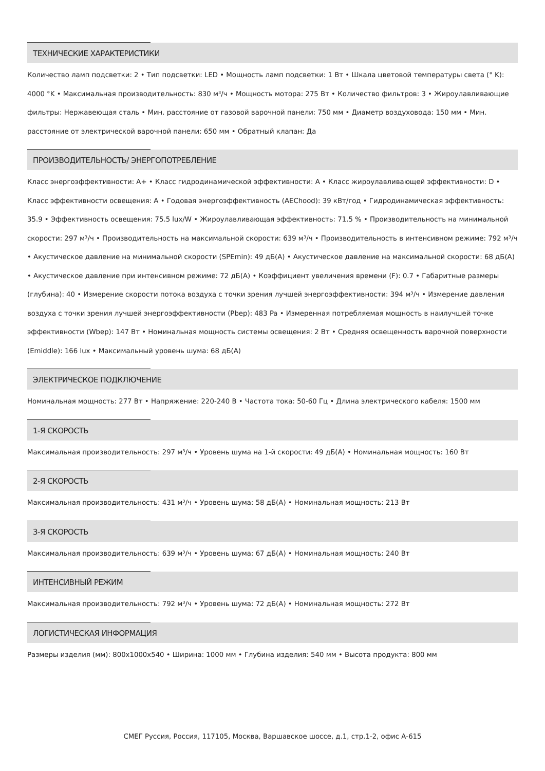ТЕХНИЧЕСКИЕ ХАРАКТЕРИСТИКИ
Количество ламп подсветки: 2 • Тип подсветки: LED • Мощность ламп подсветки: 1 Вт • Шкала цветовой температуры света (° K): 4000 °K • Максимальная производительность: 830 м³/ч • Мощность мотора: 275 Вт • Количество фильтров: 3 • Жироулавливающие фильтры: Нержавеющая сталь • Мин. расстояние от газовой варочной панели: 750 мм • Диаметр воздуховода: 150 мм • Мин. расстояние от электрической варочной панели: 650 мм • Обратный клапан: Да
ПРОИЗВОДИТЕЛЬНОСТЬ/ ЭНЕРГОПОТРЕБЛЕНИЕ
Класс энергоэффективности: A+ • Класс гидродинамической эффективности: A • Класс жироулавливающей эффективности: D • Класс эффективности освещения: A • Годовая энергоэффективность (AEChood): 39 кВт/год • Гидродинамическая эффективность: 35.9 • Эффективность освещения: 75.5 lux/W • Жироулавливающая эффективность: 71.5 % • Производительность на минимальной скорости: 297 м³/ч • Производительность на максимальной скорости: 639 м³/ч • Производительность в интенсивном режиме: 792 м³/ч • Акустическое давление на минимальной скорости (SPEmin): 49 дБ(A) • Акустическое давление на максимальной скорости: 68 дБ(A) • Акустическое давление при интенсивном режиме: 72 дБ(A) • Коэффициент увеличения времени (F): 0.7 • Габаритные размеры (глубина): 40 • Измерение скорости потока воздуха с точки зрения лучшей энергоэффективности: 394 м³/ч • Измерение давления воздуха с точки зрения лучшей энергоэффективности (Pbep): 483 Pa • Измеренная потребляемая мощность в наилучшей точке эффективности (Wbep): 147 Вт • Номинальная мощность системы освещения: 2 Вт • Средняя освещенность варочной поверхности (Emiddle): 166 lux • Максимальный уровень шума: 68 дБ(A)
ЭЛЕКТРИЧЕСКОЕ ПОДКЛЮЧЕНИЕ
Номинальная мощность: 277 Вт • Напряжение: 220-240 В • Частота тока: 50-60 Гц • Длина электрического кабеля: 1500 мм
1-Я СКОРОСТЬ
Максимальная производительность: 297 м³/ч • Уровень шума на 1-й скорости: 49 дБ(A) • Номинальная мощность: 160 Вт
2-Я СКОРОСТЬ
Максимальная производительность: 431 м³/ч • Уровень шума: 58 дБ(A) • Номинальная мощность: 213 Вт
3-Я СКОРОСТЬ
Максимальная производительность: 639 м³/ч • Уровень шума: 67 дБ(A) • Номинальная мощность: 240 Вт
ИНТЕНСИВНЫЙ РЕЖИМ
Максимальная производительность: 792 м³/ч • Уровень шума: 72 дБ(A) • Номинальная мощность: 272 Вт
ЛОГИСТИЧЕСКАЯ ИНФОРМАЦИЯ
Размеры изделия (мм): 800x1000x540 • Ширина: 1000 мм • Глубина изделия: 540 мм • Высота продукта: 800 мм
СМЕГ Руссия, Россия, 117105, Москва, Варшавское шоссе, д.1, стр.1-2, офис А-615